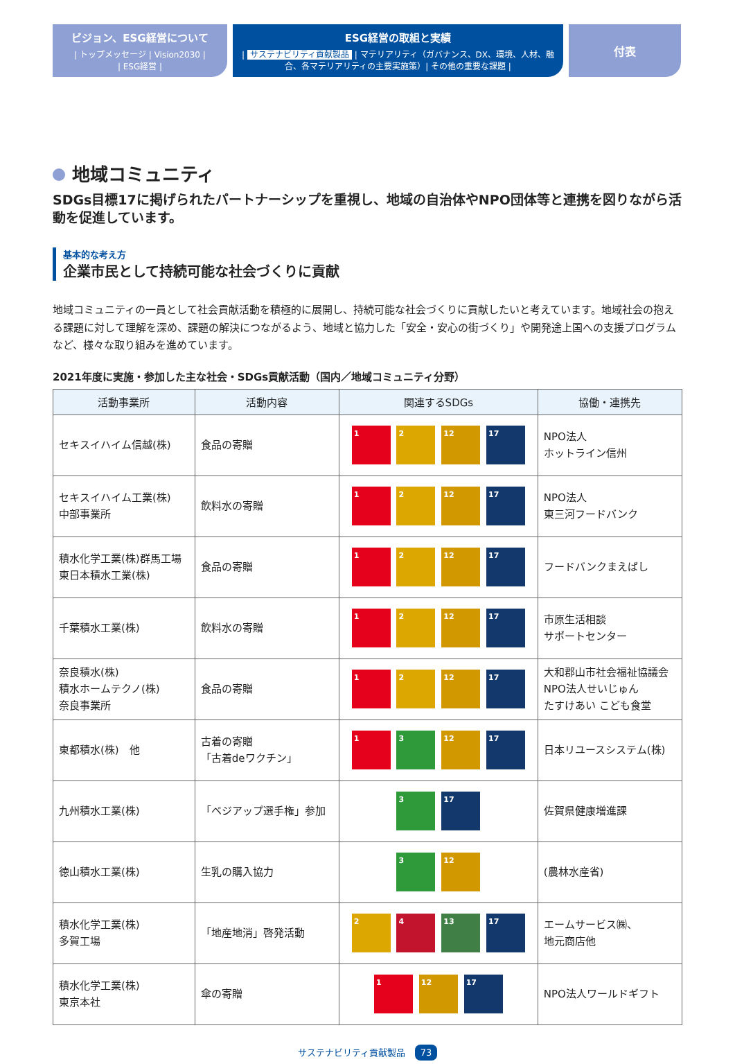ビジョン、ESG経営について
| トップメッセージ | Vision2030 |
| ESG経営 |
ESG経営の取組と実績
| サステナビリティ貢献製品 | マテリアリティ（ガバナンス、DX、環境、人材、融合、各マテリアリティの主要実施策）| その他の重要な課題 |
付表
地域コミュニティ
SDGs目標17に掲げられたパートナーシップを重視し、地域の自治体やNPO団体等と連携を図りながら活動を促進しています。
基本的な考え方
企業市民として持続可能な社会づくりに貢献
地域コミュニティの一員として社会貢献活動を積極的に展開し、持続可能な社会づくりに貢献したいと考えています。地域社会の抱える課題に対して理解を深め、課題の解決につながるよう、地域と協力した「安全・安心の街づくり」や開発途上国への支援プログラムなど、様々な取り組みを進めています。
2021年度に実施・参加した主な社会・SDGs貢献活動（国内／地域コミュニティ分野）
| 活動事業所 | 活動内容 | 関連するSDGs | 協働・連携先 |
| --- | --- | --- | --- |
| セキスイハイム信越(株) | 食品の寄贈 | 1 2 12 17 | NPO法人 ホットライン信州 |
| セキスイハイム工業(株) 中部事業所 | 飲料水の寄贈 | 1 2 12 17 | NPO法人 東三河フードバンク |
| 積水化学工業(株)群馬工場 東日本積水工業(株) | 食品の寄贈 | 1 2 12 17 | フードバンクまえばし |
| 千葉積水工業(株) | 飲料水の寄贈 | 1 2 12 17 | 市原生活相談 サポートセンター |
| 奈良積水(株) 積水ホームテクノ(株) 奈良事業所 | 食品の寄贈 | 1 2 12 17 | 大和郡山市社会福祉協議会 NPO法人せいじゅん たすけあい こども食堂 |
| 東都積水(株) 他 | 古着の寄贈 「古着deワクチン」 | 1 3 12 17 | 日本リユースシステム(株) |
| 九州積水工業(株) | 「ベジアップ選手権」参加 | 3 17 | 佐賀県健康増進課 |
| 徳山積水工業(株) | 生乳の購入協力 | 3 12 | (農林水産省) |
| 積水化学工業(株) 多賀工場 | 「地産地消」啓発活動 | 2 4 13 17 | エームサービス㈱、 地元商店他 |
| 積水化学工業(株) 東京本社 | 傘の寄贈 | 1 12 17 | NPO法人ワールドギフト |
サステナビリティ貢献製品 73